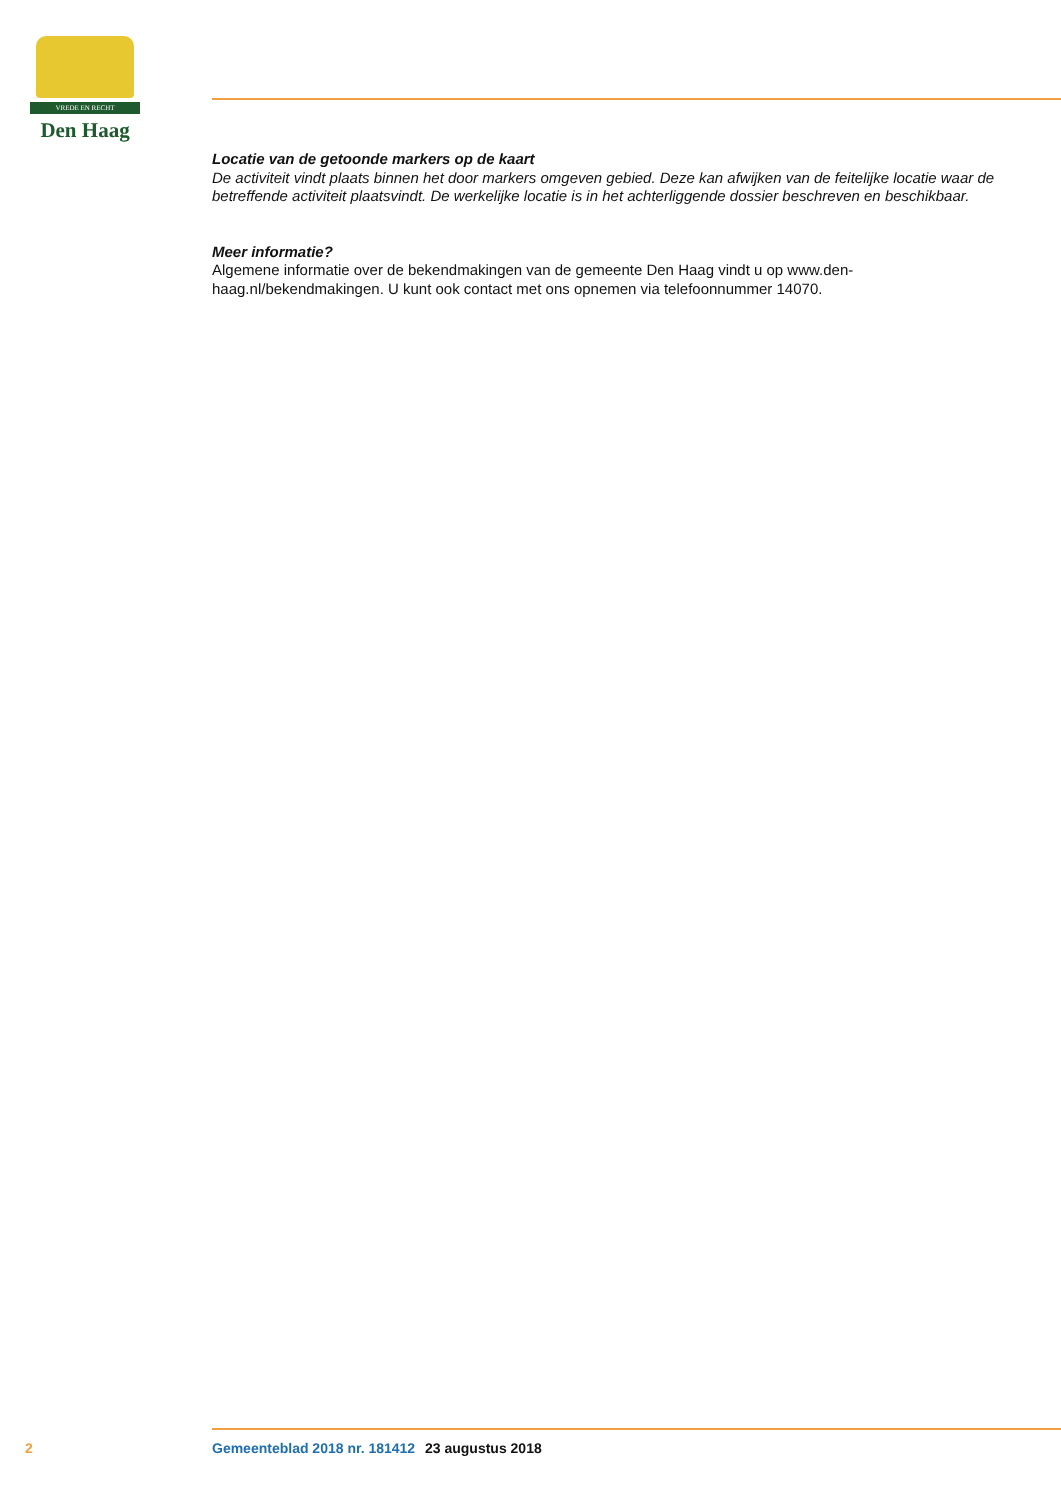VREDE EN RECHT
Den Haag
Locatie van de getoonde markers op de kaart
De activiteit vindt plaats binnen het door markers omgeven gebied. Deze kan afwijken van de feitelijke locatie waar de betreffende activiteit plaatsvindt. De werkelijke locatie is in het achterliggende dossier beschreven en beschikbaar.
Meer informatie?
Algemene informatie over de bekendmakingen van de gemeente Den Haag vindt u op www.den-haag.nl/bekendmakingen. U kunt ook contact met ons opnemen via telefoonnummer 14070.
2 Gemeenteblad 2018 nr. 181412 23 augustus 2018